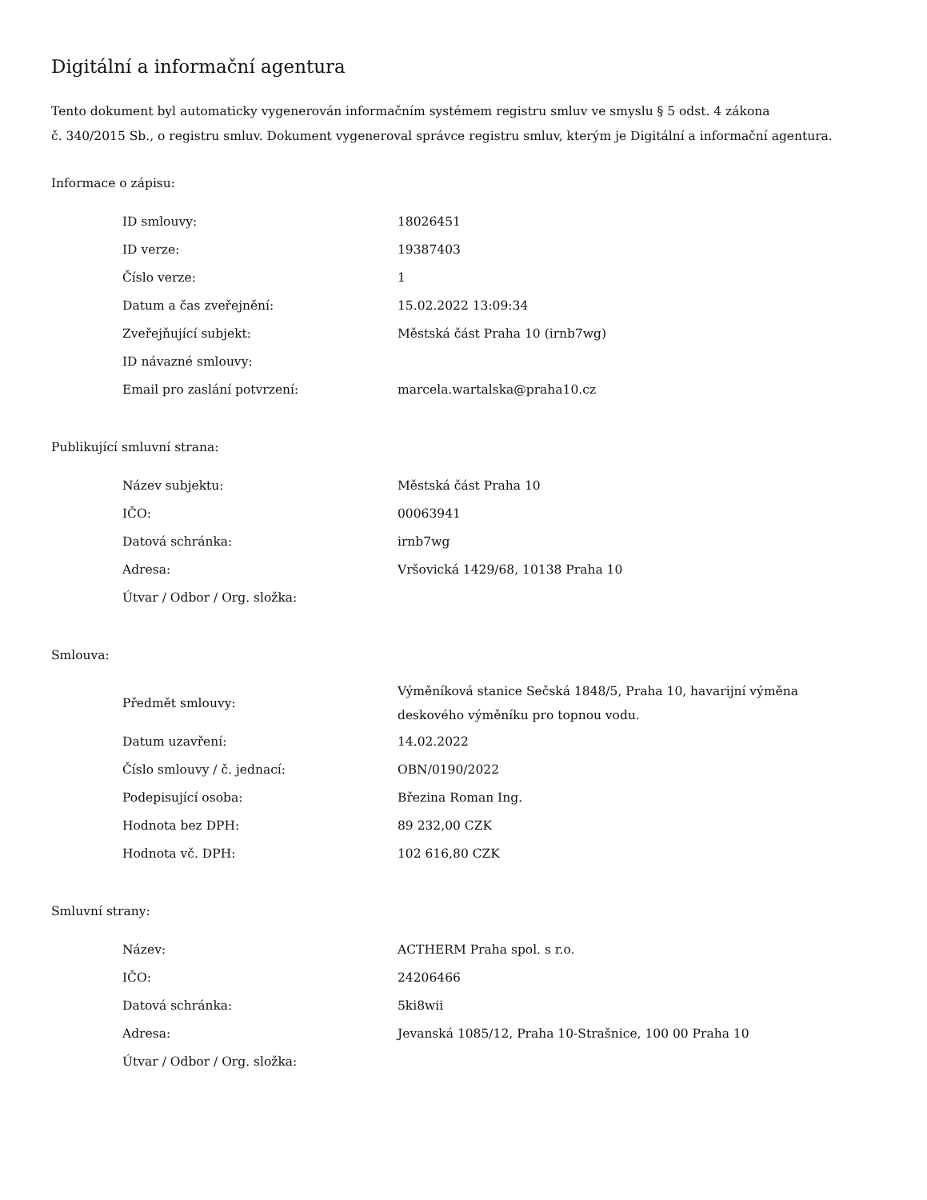Digitální a informační agentura
Tento dokument byl automaticky vygenerován informačním systémem registru smluv ve smyslu § 5 odst. 4 zákona
č. 340/2015 Sb., o registru smluv. Dokument vygeneroval správce registru smluv, kterým je Digitální a informační agentura.
Informace o zápisu:
| ID smlouvy: | 18026451 |
| ID verze: | 19387403 |
| Číslo verze: | 1 |
| Datum a čas zveřejnění: | 15.02.2022 13:09:34 |
| Zveřejňující subjekt: | Městská část Praha 10 (irnb7wg) |
| ID návazné smlouvy: | |
| Email pro zaslání potvrzení: | marcela.wartalska@praha10.cz |
Publikující smluvní strana:
| Název subjektu: | Městská část Praha 10 |
| IČO: | 00063941 |
| Datová schránka: | irnb7wg |
| Adresa: | Vršovická 1429/68, 10138 Praha 10 |
| Útvar / Odbor / Org. složka: | |
Smlouva:
| Předmět smlouvy: | Výměníková stanice Sečská 1848/5, Praha 10, havarijní výměna deskového výměníku pro topnou vodu. |
| Datum uzavření: | 14.02.2022 |
| Číslo smlouvy / č. jednací: | OBN/0190/2022 |
| Podepisující osoba: | Březina Roman Ing. |
| Hodnota bez DPH: | 89 232,00 CZK |
| Hodnota vč. DPH: | 102 616,80 CZK |
Smluvní strany:
| Název: | ACTHERM Praha spol. s r.o. |
| IČO: | 24206466 |
| Datová schránka: | 5ki8wii |
| Adresa: | Jevanská 1085/12, Praha 10-Strašnice, 100 00 Praha 10 |
| Útvar / Odbor / Org. složka: | |